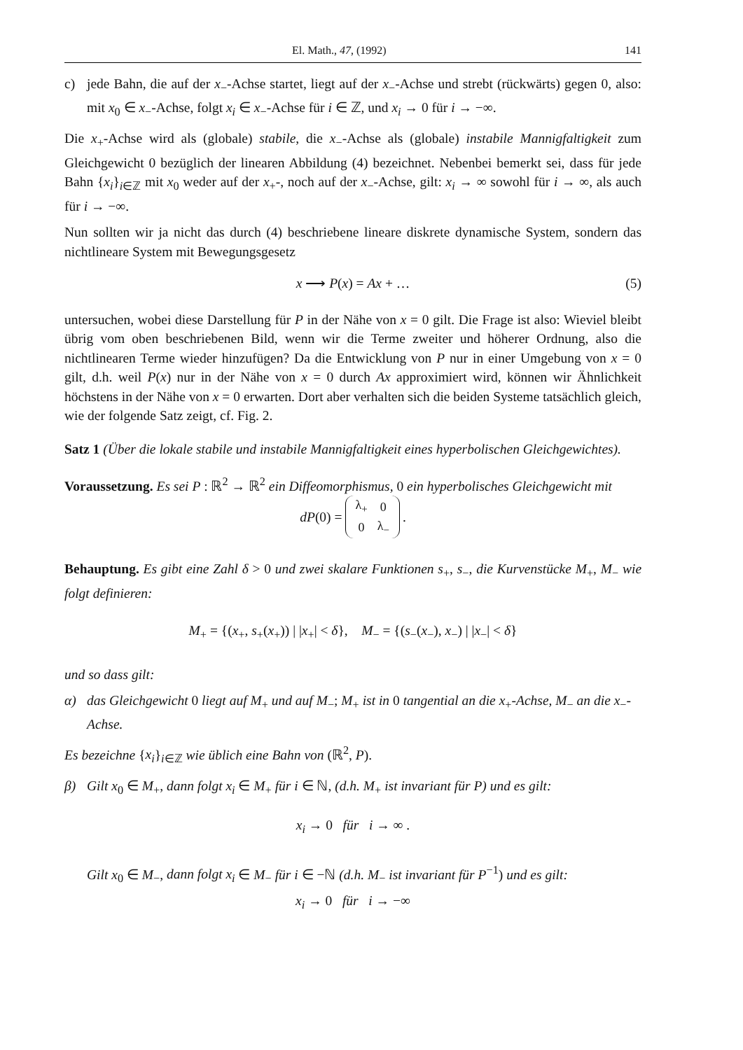El. Math., 47, (1992) 141
c) jede Bahn, die auf der x<sub>−</sub>-Achse startet, liegt auf der x<sub>−</sub>-Achse und strebt (rückwärts) gegen 0, also: mit x<sub>0</sub> ∈ x<sub>−</sub>-Achse, folgt x<sub>i</sub> ∈ x<sub>−</sub>-Achse für i ∈ ℤ, und x<sub>i</sub> → 0 für i → −∞.
Die x<sub>+</sub>-Achse wird als (globale) stabile, die x<sub>−</sub>-Achse als (globale) instabile Mannigfaltigkeit zum Gleichgewicht 0 bezüglich der linearen Abbildung (4) bezeichnet. Nebenbei bemerkt sei, dass für jede Bahn {x<sub>i</sub>}<sub>i∈ℤ</sub> mit x<sub>0</sub> weder auf der x<sub>+</sub>-, noch auf der x<sub>−</sub>-Achse, gilt: x<sub>i</sub> → ∞ sowohl für i → ∞, als auch für i → −∞.
Nun sollten wir ja nicht das durch (4) beschriebene lineare diskrete dynamische System, sondern das nichtlineare System mit Bewegungsgesetz
x ⟶ P(x) = Ax + … (5)
untersuchen, wobei diese Darstellung für P in der Nähe von x = 0 gilt. Die Frage ist also: Wieviel bleibt übrig vom oben beschriebenen Bild, wenn wir die Terme zweiter und höherer Ordnung, also die nichtlinearen Terme wieder hinzufügen? Da die Entwicklung von P nur in einer Umgebung von x = 0 gilt, d.h. weil P(x) nur in der Nähe von x = 0 durch Ax approximiert wird, können wir Ähnlichkeit höchstens in der Nähe von x = 0 erwarten. Dort aber verhalten sich die beiden Systeme tatsächlich gleich, wie der folgende Satz zeigt, cf. Fig. 2.
Satz 1 (Über die lokale stabile und instabile Mannigfaltigkeit eines hyperbolischen Gleichgewichtes).
Voraussetzung. Es sei P : ℝ<sup>2</sup> → ℝ<sup>2</sup> ein Diffeomorphismus, 0 ein hyperbolisches Gleichgewicht mit
dP (0) =
| λ<sub>+</sub> | 0 |
| 0 | λ<sub>−</sub> |
.
Behauptung. Es gibt eine Zahl δ > 0 und zwei skalare Funktionen s<sub>+</sub>, s<sub>−</sub>, die Kurvenstücke M<sub>+</sub>, M<sub>−</sub> wie folgt definieren:
M<sub>+</sub> = {(x<sub>+</sub>, s<sub>+</sub>(x<sub>+</sub>)) | |x<sub>+</sub>| < δ}, M<sub>−</sub> = {(s<sub>−</sub>(x<sub>−</sub>), x<sub>−</sub>) | |x<sub>−</sub>| < δ}
und so dass gilt:
α) das Gleichgewicht 0 liegt auf M<sub>+</sub> und auf M<sub>−</sub>; M<sub>+</sub> ist in 0 tangential an die x<sub>+</sub>-Achse, M<sub>−</sub> an die x<sub>−</sub>-Achse.
Es bezeichne {x<sub>i</sub>}<sub>i∈ℤ</sub> wie üblich eine Bahn von (ℝ<sup>2</sup>, P).
β) Gilt x<sub>0</sub> ∈ M<sub>+</sub>, dann folgt x<sub>i</sub> ∈ M<sub>+</sub> für i ∈ ℕ, (d.h. M<sub>+</sub> ist invariant für P) und es gilt:
x<sub>i</sub> → 0 für i → ∞ .
Gilt x<sub>0</sub> ∈ M<sub>−</sub>, dann folgt x<sub>i</sub> ∈ M<sub>−</sub> für i ∈ −ℕ (d.h. M<sub>−</sub> ist invariant für P<sup>−1</sup>) und es gilt:
x<sub>i</sub> → 0 für i → −∞